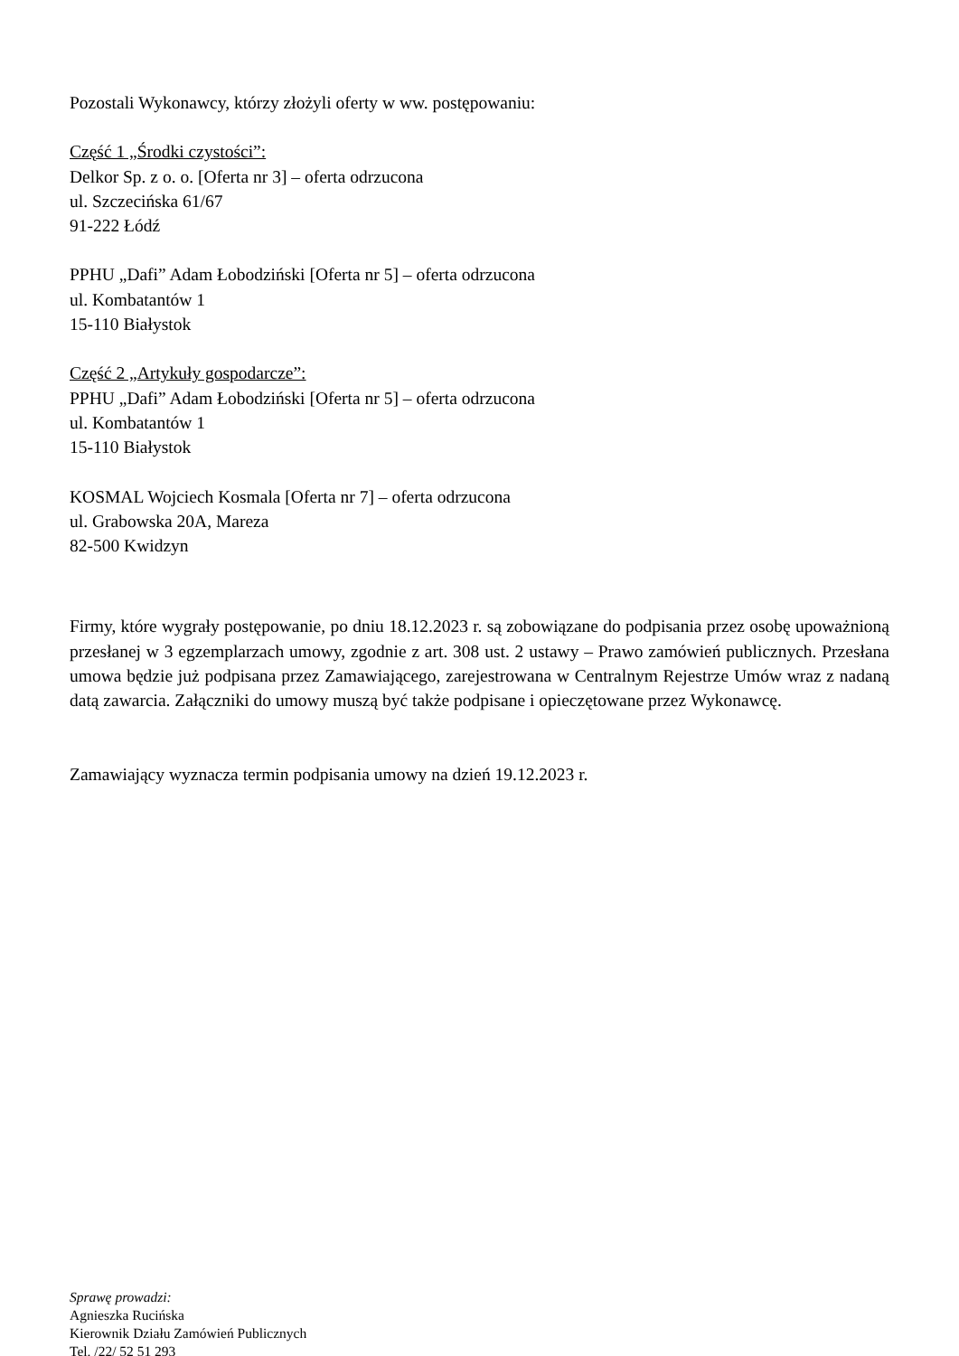Pozostali Wykonawcy, którzy złożyli oferty w ww. postępowaniu:
Część 1 „Środki czystości”:
Delkor Sp. z o. o. [Oferta nr 3] – oferta odrzucona
ul. Szczecińska 61/67
91-222 Łódź
PPHU „Dafi” Adam Łobodziński [Oferta nr 5] – oferta odrzucona
ul. Kombatantów 1
15-110 Białystok
Część 2 „Artykuły gospodarcze”:
PPHU „Dafi” Adam Łobodziński [Oferta nr 5] – oferta odrzucona
ul. Kombatantów 1
15-110 Białystok
KOSMAL Wojciech Kosmala [Oferta nr 7] – oferta odrzucona
ul. Grabowska 20A, Mareza
82-500 Kwidzyn
Firmy, które wygrały postępowanie, po dniu 18.12.2023 r. są zobowiązane do podpisania przez osobę upoważnioną przesłanej w 3 egzemplarzach umowy, zgodnie z art. 308 ust. 2 ustawy – Prawo zamówień publicznych. Przesłana umowa będzie już podpisana przez Zamawiającego, zarejestrowana w Centralnym Rejestrze Umów wraz z nadaną datą zawarcia. Załączniki do umowy muszą być także podpisane i opieczętowane przez Wykonawcę.
Zamawiający wyznacza termin podpisania umowy na dzień 19.12.2023 r.
Sprawę prowadzi:
Agnieszka Rucińska
Kierownik Działu Zamówień Publicznych
Tel. /22/ 52 51 293